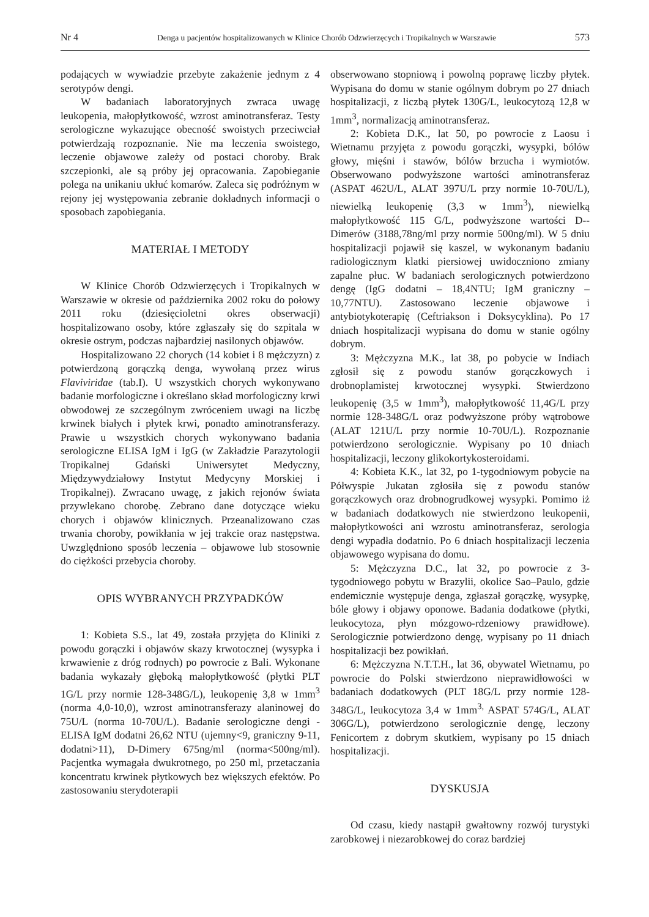Nr 4 Denga u pacjentów hospitalizowanych w Klinice Chorób Odzwierzęcych i Tropikalnych w Warszawie 573
podających w wywiadzie przebyte zakażenie jednym z 4 serotypów dengi.
W badaniach laboratoryjnych zwraca uwagę leukopenia, małopłytkowość, wzrost aminotransferaz. Testy serologiczne wykazujące obecność swoistych przeciwciał potwierdzają rozpoznanie. Nie ma leczenia swoistego, leczenie objawowe zależy od postaci choroby. Brak szczepionki, ale są próby jej opracowania. Zapobieganie polega na unikaniu ukłuć komarów. Zaleca się podróżnym w rejony jej występowania zebranie dokładnych informacji o sposobach zapobiegania.
MATERIAŁ I METODY
W Klinice Chorób Odzwierzęcych i Tropikalnych w Warszawie w okresie od października 2002 roku do połowy 2011 roku (dziesięcioletni okres obserwacji) hospitalizowano osoby, które zgłaszały się do szpitala w okresie ostrym, podczas najbardziej nasilonych objawów.
Hospitalizowano 22 chorych (14 kobiet i 8 mężczyzn) z potwierdzoną gorączką denga, wywołaną przez wirus Flaviviridae (tab.I). U wszystkich chorych wykonywano badanie morfologiczne i określano skład morfologiczny krwi obwodowej ze szczególnym zwróceniem uwagi na liczbę krwinek białych i płytek krwi, ponadto aminotransferazy. Prawie u wszystkich chorych wykonywano badania serologiczne ELISA IgM i IgG (w Zakładzie Parazytologii Tropikalnej Gdański Uniwersytet Medyczny, Międzywydziałowy Instytut Medycyny Morskiej i Tropikalnej). Zwracano uwagę, z jakich rejonów świata przywlekano chorobę. Zebrano dane dotyczące wieku chorych i objawów klinicznych. Przeanalizowano czas trwania choroby, powikłania w jej trakcie oraz następstwa. Uwzględniono sposób leczenia – objawowe lub stosownie do ciężkości przebycia choroby.
OPIS WYBRANYCH PRZYPADKÓW
1: Kobieta S.S., lat 49, została przyjęta do Kliniki z powodu gorączki i objawów skazy krwotocznej (wysypka i krwawienie z dróg rodnych) po powrocie z Bali. Wykonane badania wykazały głęboką małopłytkowość (płytki PLT 1G/L przy normie 128-348G/L), leukopenię 3,8 w 1mm<sup>3</sup> (norma 4,0-10,0), wzrost aminotransferazy alaninowej do 75U/L (norma 10-70U/L). Badanie serologiczne dengi - ELISA IgM dodatni 26,62 NTU (ujemny<9, graniczny 9-11, dodatni>11), D-Dimery 675ng/ml (norma<500ng/ml). Pacjentka wymagała dwukrotnego, po 250 ml, przetaczania koncentratu krwinek płytkowych bez większych efektów. Po zastosowaniu sterydoterapii
obserwowano stopniową i powolną poprawę liczby płytek. Wypisana do domu w stanie ogólnym dobrym po 27 dniach hospitalizacji, z liczbą płytek 130G/L, leukocytozą 12,8 w 1mm<sup>3</sup>, normalizacją aminotransferaz.
2: Kobieta D.K., lat 50, po powrocie z Laosu i Wietnamu przyjęta z powodu gorączki, wysypki, bólów głowy, mięśni i stawów, bólów brzucha i wymiotów. Obserwowano podwyższone wartości aminotransferaz (ASPAT 462U/L, ALAT 397U/L przy normie 10-70U/L), niewielką leukopenię (3,3 w 1mm<sup>3</sup>), niewielką małopłytkowość 115 G/L, podwyższone wartości D--Dimerów (3188,78ng/ml przy normie 500ng/ml). W 5 dniu hospitalizacji pojawił się kaszel, w wykonanym badaniu radiologicznym klatki piersiowej uwidoczniono zmiany zapalne płuc. W badaniach serologicznych potwierdzono dengę (IgG dodatni – 18,4NTU; IgM graniczny – 10,77NTU). Zastosowano leczenie objawowe i antybiotykoterapię (Ceftriakson i Doksycyklina). Po 17 dniach hospitalizacji wypisana do domu w stanie ogólny dobrym.
3: Mężczyzna M.K., lat 38, po pobycie w Indiach zgłosił się z powodu stanów gorączkowych i drobnoplamistej krwotocznej wysypki. Stwierdzono leukopenię (3,5 w 1mm<sup>3</sup>), małopłytkowość 11,4G/L przy normie 128-348G/L oraz podwyższone próby wątrobowe (ALAT 121U/L przy normie 10-70U/L). Rozpoznanie potwierdzono serologicznie. Wypisany po 10 dniach hospitalizacji, leczony glikokortykosteroidami.
4: Kobieta K.K., lat 32, po 1-tygodniowym pobycie na Półwyspie Jukatan zgłosiła się z powodu stanów gorączkowych oraz drobnogrudkowej wysypki. Pomimo iż w badaniach dodatkowych nie stwierdzono leukopenii, małopłytkowości ani wzrostu aminotransferaz, serologia dengi wypadła dodatnio. Po 6 dniach hospitalizacji leczenia objawowego wypisana do domu.
5: Mężczyzna D.C., lat 32, po powrocie z 3-tygodniowego pobytu w Brazylii, okolice Sao–Paulo, gdzie endemicznie występuje denga, zgłaszał gorączkę, wysypkę, bóle głowy i objawy oponowe. Badania dodatkowe (płytki, leukocytoza, płyn mózgowo-rdzeniowy prawidłowe). Serologicznie potwierdzono dengę, wypisany po 11 dniach hospitalizacji bez powikłań.
6: Mężczyzna N.T.T.H., lat 36, obywatel Wietnamu, po powrocie do Polski stwierdzono nieprawidłowości w badaniach dodatkowych (PLT 18G/L przy normie 128-348G/L, leukocytoza 3,4 w 1mm<sup>3,</sup> ASPAT 574G/L, ALAT 306G/L), potwierdzono serologicznie dengę, leczony Fenicortem z dobrym skutkiem, wypisany po 15 dniach hospitalizacji.
DYSKUSJA
Od czasu, kiedy nastąpił gwałtowny rozwój turystyki zarobkowej i niezarobkowej do coraz bardziej